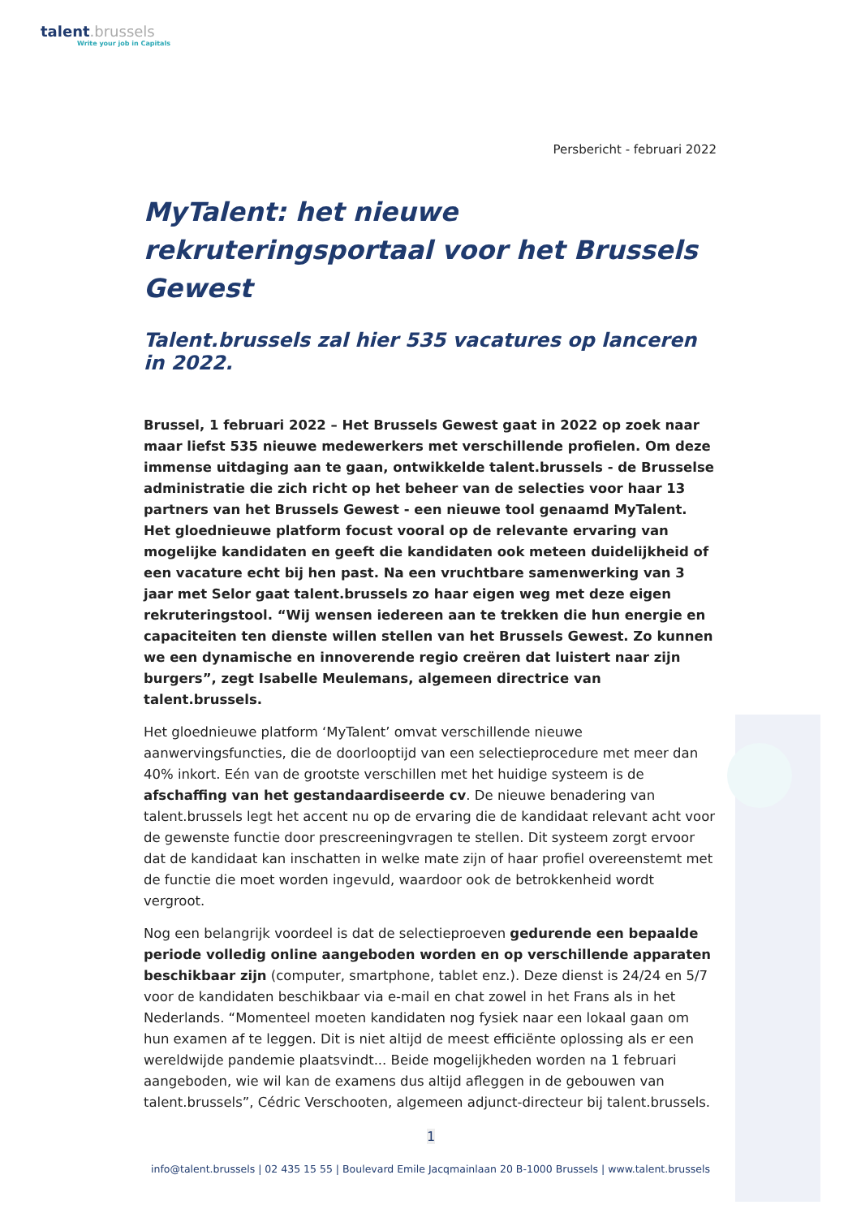talent.brussels
Write your job in Capitals
Persbericht - februari 2022
MyTalent: het nieuwe rekruteringsportaal voor het Brussels Gewest
Talent.brussels zal hier 535 vacatures op lanceren in 2022.
Brussel, 1 februari 2022 – Het Brussels Gewest gaat in 2022 op zoek naar maar liefst 535 nieuwe medewerkers met verschillende profielen. Om deze immense uitdaging aan te gaan, ontwikkelde talent.brussels - de Brusselse administratie die zich richt op het beheer van de selecties voor haar 13 partners van het Brussels Gewest - een nieuwe tool genaamd MyTalent. Het gloednieuwe platform focust vooral op de relevante ervaring van mogelijke kandidaten en geeft die kandidaten ook meteen duidelijkheid of een vacature echt bij hen past. Na een vruchtbare samenwerking van 3 jaar met Selor gaat talent.brussels zo haar eigen weg met deze eigen rekruteringstool. “Wij wensen iedereen aan te trekken die hun energie en capaciteiten ten dienste willen stellen van het Brussels Gewest. Zo kunnen we een dynamische en innoverende regio creëren dat luistert naar zijn burgers”, zegt Isabelle Meulemans, algemeen directrice van talent.brussels.
Het gloednieuwe platform ‘MyTalent’ omvat verschillende nieuwe aanwervingsfuncties, die de doorlooptijd van een selectieprocedure met meer dan 40% inkort. Eén van de grootste verschillen met het huidige systeem is de afschaffing van het gestandaardiseerde cv. De nieuwe benadering van talent.brussels legt het accent nu op de ervaring die de kandidaat relevant acht voor de gewenste functie door prescreeningvragen te stellen. Dit systeem zorgt ervoor dat de kandidaat kan inschatten in welke mate zijn of haar profiel overeenstemt met de functie die moet worden ingevuld, waardoor ook de betrokkenheid wordt vergroot.
Nog een belangrijk voordeel is dat de selectieproeven gedurende een bepaalde periode volledig online aangeboden worden en op verschillende apparaten beschikbaar zijn (computer, smartphone, tablet enz.). Deze dienst is 24/24 en 5/7 voor de kandidaten beschikbaar via e-mail en chat zowel in het Frans als in het Nederlands. “Momenteel moeten kandidaten nog fysiek naar een lokaal gaan om hun examen af te leggen. Dit is niet altijd de meest efficiënte oplossing als er een wereldwijde pandemie plaatsvindt... Beide mogelijkheden worden na 1 februari aangeboden, wie wil kan de examens dus altijd afleggen in de gebouwen van talent.brussels”, Cédric Verschooten, algemeen adjunct-directeur bij talent.brussels.
1
info@talent.brussels | 02 435 15 55 | Boulevard Emile Jacqmainlaan 20 B-1000 Brussels | www.talent.brussels